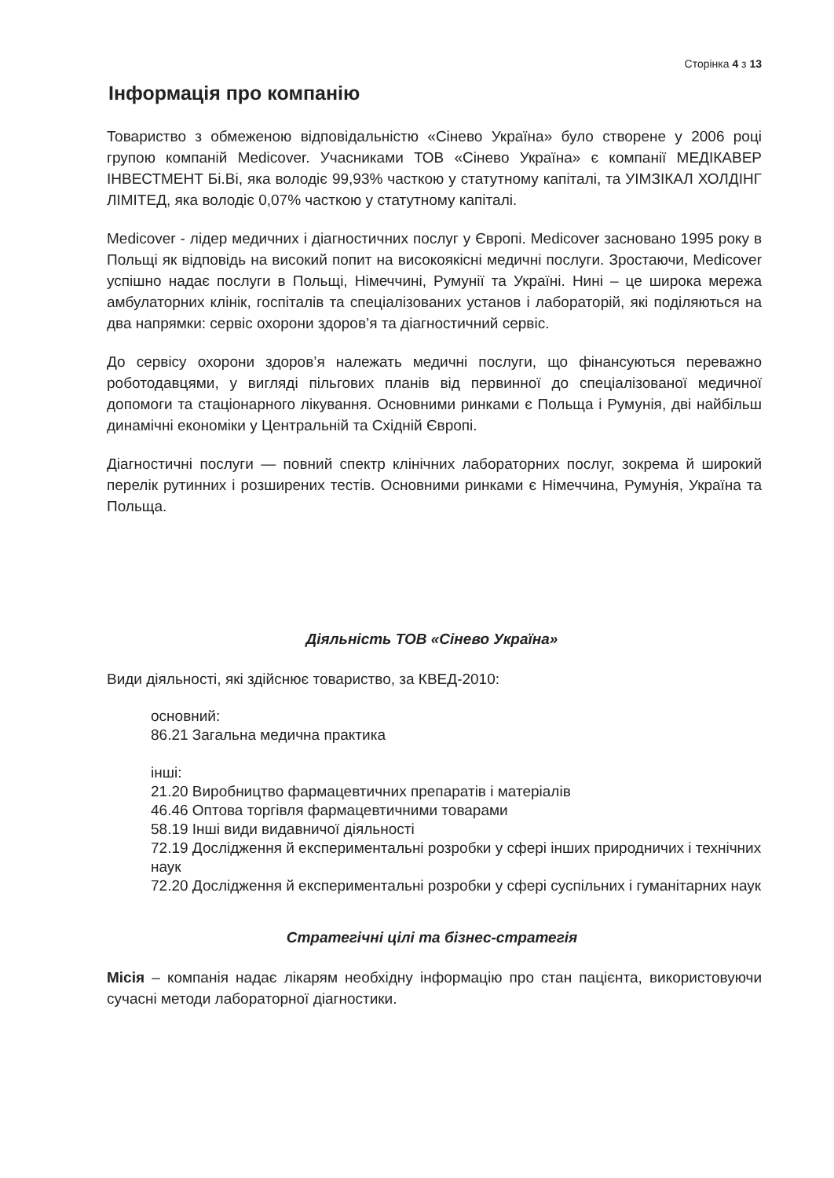Сторінка 4 з 13
Інформація про компанію
Товариство з обмеженою відповідальністю «Сінево Україна» було створене у 2006 році групою компаній Medicover. Учасниками ТОВ «Сінево Україна» є компанії МЕДІКАВЕР ІНВЕСТМЕНТ Бі.Ві, яка володіє 99,93% часткою у статутному капіталі, та УІМЗІКАЛ ХОЛДІНГ ЛІМІТЕД, яка володіє 0,07% часткою у статутному капіталі.
Medicover - лідер медичних і діагностичних послуг у Європі. Medicover засновано 1995 року в Польщі як відповідь на високий попит на високоякісні медичні послуги. Зростаючи, Medicover успішно надає послуги в Польщі, Німеччині, Румунії та Україні. Нині – це широка мережа амбулаторних клінік, госпіталів та спеціалізованих установ і лабораторій, які поділяються на два напрямки: сервіс охорони здоров’я та діагностичний сервіс.
До сервісу охорони здоров’я належать медичні послуги, що фінансуються переважно роботодавцями, у вигляді пільгових планів від первинної до спеціалізованої медичної допомоги та стаціонарного лікування. Основними ринками є Польща і Румунія, дві найбільш динамічні економіки у Центральній та Східній Європі.
Діагностичні послуги — повний спектр клінічних лабораторних послуг, зокрема й широкий перелік рутинних і розширених тестів. Основними ринками є Німеччина, Румунія, Україна та Польща.
Діяльність ТОВ «Сінево Україна»
Види діяльності, які здійснює товариство, за КВЕД-2010:
основний:
86.21 Загальна медична практика
інші:
21.20 Виробництво фармацевтичних препаратів і матеріалів
46.46 Оптова торгівля фармацевтичними товарами
58.19 Інші види видавничої діяльності
72.19 Дослідження й експериментальні розробки у сфері інших природничих і технічних наук
72.20 Дослідження й експериментальні розробки у сфері суспільних і гуманітарних наук
Стратегічні цілі та бізнес-стратегія
Місія – компанія надає лікарям необхідну інформацію про стан пацієнта, використовуючи сучасні методи лабораторної діагностики.